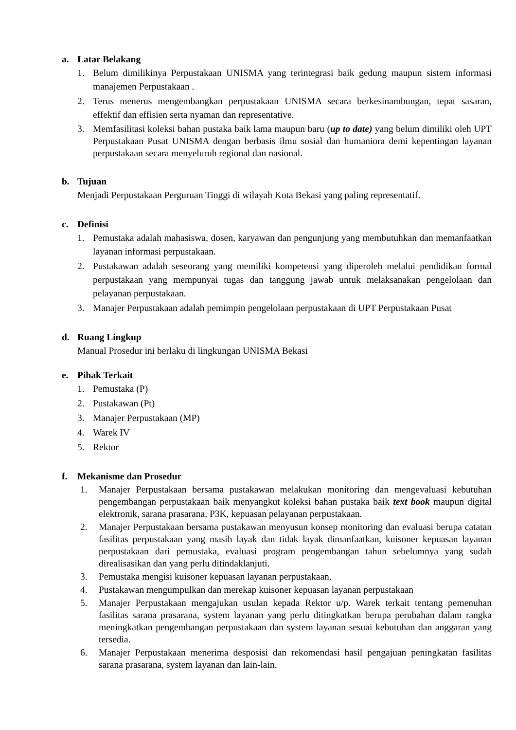a. Latar Belakang
1. Belum dimilikinya Perpustakaan UNISMA yang terintegrasi baik gedung maupun sistem informasi manajemen Perpustakaan .
2. Terus menerus mengembangkan perpustakaan UNISMA secara berkesinambungan, tepat sasaran, effektif dan effisien serta nyaman dan representative.
3. Memfasilitasi koleksi bahan pustaka baik lama maupun baru (up to date) yang belum dimiliki oleh UPT Perpustakaan Pusat UNISMA dengan berbasis ilmu sosial dan humaniora demi kepentingan layanan perpustakaan secara menyeluruh regional dan nasional.
b. Tujuan
Menjadi Perpustakaan Perguruan Tinggi di wilayah Kota Bekasi yang paling representatif.
c. Definisi
1. Pemustaka adalah mahasiswa, dosen, karyawan dan pengunjung yang membutuhkan dan memanfaatkan layanan informasi perpustakaan.
2. Pustakawan adalah seseorang yang memiliki kompetensi yang diperoleh melalui pendidikan formal perpustakaan yang mempunyai tugas dan tanggung jawab untuk melaksanakan pengelolaan dan pelayanan perpustakaan.
3. Manajer Perpustakaan adalah pemimpin pengelolaan perpustakaan di UPT Perpustakaan Pusat
d. Ruang Lingkup
Manual Prosedur ini berlaku di lingkungan UNISMA Bekasi
e. Pihak Terkait
1. Pemustaka (P)
2. Pustakawan (Pt)
3. Manajer Perpustakaan (MP)
4. Warek IV
5. Rektor
f. Mekanisme dan Prosedur
1. Manajer Perpustakaan bersama pustakawan melakukan monitoring dan mengevaluasi kebutuhan pengembangan perpustakaan baik menyangkut koleksi bahan pustaka baik text book maupun digital elektronik, sarana prasarana, P3K, kepuasan pelayanan perpustakaan.
2. Manajer Perpustakaan bersama pustakawan menyusun konsep monitoring dan evaluasi berupa catatan fasilitas perpustakaan yang masih layak dan tidak layak dimanfaatkan, kuisoner kepuasan layanan perpustakaan dari pemustaka, evaluasi program pengembangan tahun sebelumnya yang sudah direalisasikan dan yang perlu ditindaklanjuti.
3. Pemustaka mengisi kuisoner kepuasan layanan perpustakaan.
4. Pustakawan mengumpulkan dan merekap kuisoner kepuasan layanan perpustakaan
5. Manajer Perpustakaan mengajukan usulan kepada Rektor u/p. Warek terkait tentang pemenuhan fasilitas sarana prasarana, system layanan yang perlu ditingkatkan berupa perubahan dalam rangka meningkatkan pengembangan perpustakaan dan system layanan sesuai kebutuhan dan anggaran yang tersedia.
6. Manajer Perpustakaan menerima desposisi dan rekomendasi hasil pengajuan peningkatan fasilitas sarana prasarana, system layanan dan lain-lain.